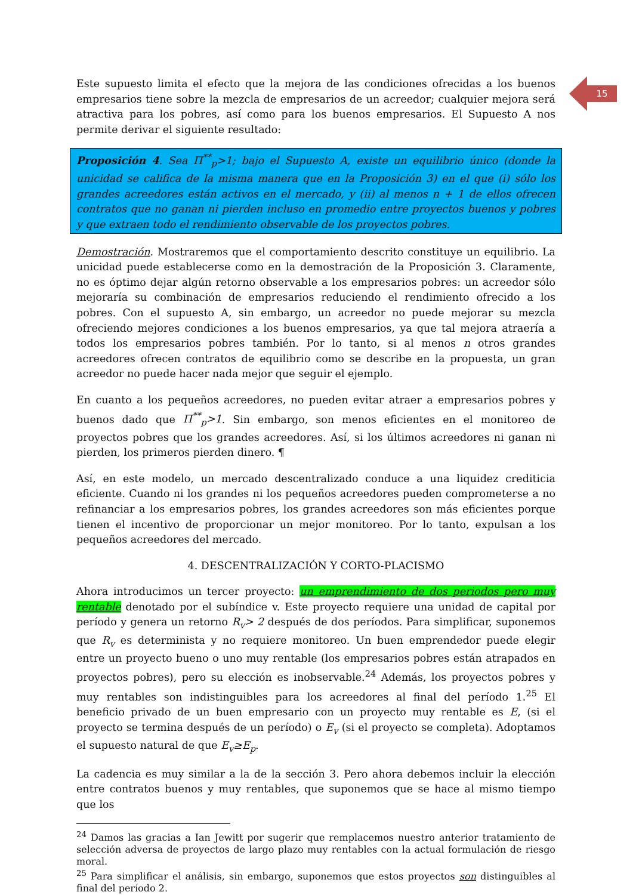15
Este supuesto limita el efecto que la mejora de las condiciones ofrecidas a los buenos empresarios tiene sobre la mezcla de empresarios de un acreedor; cualquier mejora será atractiva para los pobres, así como para los buenos empresarios. El Supuesto A nos permite derivar el siguiente resultado:
Proposición 4. Sea Π<sup>**</sup><sub>p</sub>>1; bajo el Supuesto A, existe un equilibrio único (donde la unicidad se califica de la misma manera que en la Proposición 3) en el que (i) sólo los grandes acreedores están activos en el mercado, y (ii) al menos n + 1 de ellos ofrecen contratos que no ganan ni pierden incluso en promedio entre proyectos buenos y pobres y que extraen todo el rendimiento observable de los proyectos pobres.
Demostración. Mostraremos que el comportamiento descrito constituye un equilibrio. La unicidad puede establecerse como en la demostración de la Proposición 3. Claramente, no es óptimo dejar algún retorno observable a los empresarios pobres: un acreedor sólo mejoraría su combinación de empresarios reduciendo el rendimiento ofrecido a los pobres. Con el supuesto A, sin embargo, un acreedor no puede mejorar su mezcla ofreciendo mejores condiciones a los buenos empresarios, ya que tal mejora atraería a todos los empresarios pobres también. Por lo tanto, si al menos n otros grandes acreedores ofrecen contratos de equilibrio como se describe en la propuesta, un gran acreedor no puede hacer nada mejor que seguir el ejemplo.
En cuanto a los pequeños acreedores, no pueden evitar atraer a empresarios pobres y buenos dado que Π<sup>**</sup><sub>p</sub>>1. Sin embargo, son menos eficientes en el monitoreo de proyectos pobres que los grandes acreedores. Así, si los últimos acreedores ni ganan ni pierden, los primeros pierden dinero. ¶
Así, en este modelo, un mercado descentralizado conduce a una liquidez crediticia eficiente. Cuando ni los grandes ni los pequeños acreedores pueden comprometerse a no refinanciar a los empresarios pobres, los grandes acreedores son más eficientes porque tienen el incentivo de proporcionar un mejor monitoreo. Por lo tanto, expulsan a los pequeños acreedores del mercado.
4. DESCENTRALIZACIÓN Y CORTO-PLACISMO
Ahora introducimos un tercer proyecto: un emprendimiento de dos periodos pero muy rentable denotado por el subíndice v. Este proyecto requiere una unidad de capital por período y genera un retorno R<sub>v</sub>> 2 después de dos períodos. Para simplificar, suponemos que R<sub>v</sub> es determinista y no requiere monitoreo. Un buen emprendedor puede elegir entre un proyecto bueno o uno muy rentable (los empresarios pobres están atrapados en proyectos pobres), pero su elección es inobservable.<sup>24</sup> Además, los proyectos pobres y muy rentables son indistinguibles para los acreedores al final del período 1.<sup>25</sup> El beneficio privado de un buen empresario con un proyecto muy rentable es E, (si el proyecto se termina después de un período) o E<sub>v</sub> (si el proyecto se completa). Adoptamos el supuesto natural de que E<sub>v</sub>≥E<sub>p</sub>.
La cadencia es muy similar a la de la sección 3. Pero ahora debemos incluir la elección entre contratos buenos y muy rentables, que suponemos que se hace al mismo tiempo que los
<sup>24</sup> Damos las gracias a Ian Jewitt por sugerir que remplacemos nuestro anterior tratamiento de selección adversa de proyectos de largo plazo muy rentables con la actual formulación de riesgo moral.
<sup>25</sup> Para simplificar el análisis, sin embargo, suponemos que estos proyectos son distinguibles al final del período 2.